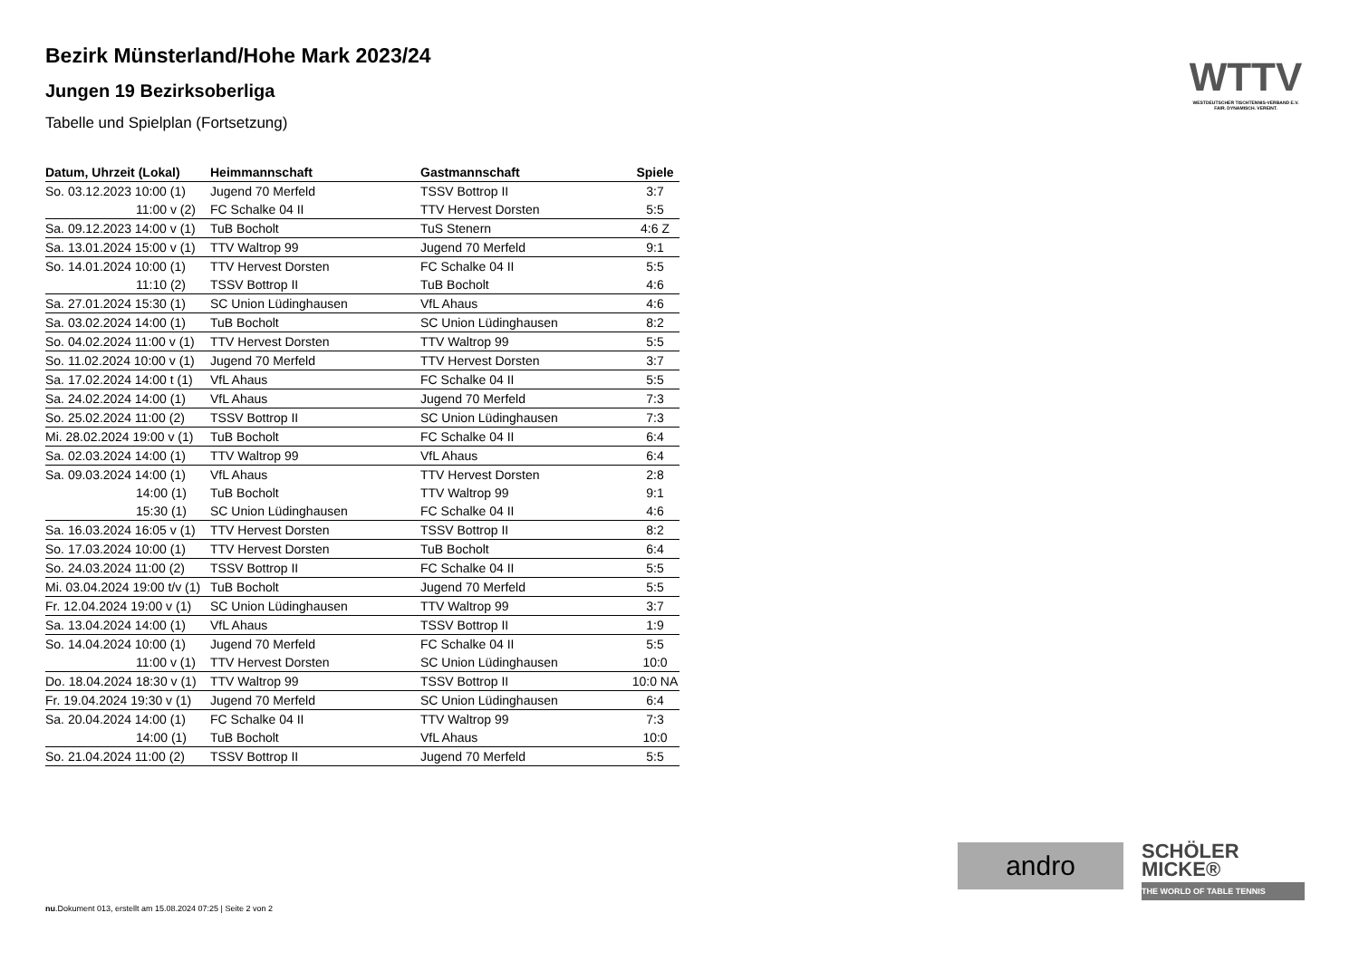Bezirk Münsterland/Hohe Mark 2023/24
Jungen 19 Bezirksoberliga
Tabelle und Spielplan (Fortsetzung)
| Datum, Uhrzeit (Lokal) | Heimmannschaft | Gastmannschaft | Spiele |
| --- | --- | --- | --- |
| So. 03.12.2023 10:00 (1) | Jugend 70 Merfeld | TSSV Bottrop II | 3:7 |
| 11:00 v (2) | FC Schalke 04 II | TTV Hervest Dorsten | 5:5 |
| Sa. 09.12.2023 14:00 v (1) | TuB Bocholt | TuS Stenern | 4:6 Z |
| Sa. 13.01.2024 15:00 v (1) | TTV Waltrop 99 | Jugend 70 Merfeld | 9:1 |
| So. 14.01.2024 10:00 (1) | TTV Hervest Dorsten | FC Schalke 04 II | 5:5 |
| 11:10 (2) | TSSV Bottrop II | TuB Bocholt | 4:6 |
| Sa. 27.01.2024 15:30 (1) | SC Union Lüdinghausen | VfL Ahaus | 4:6 |
| Sa. 03.02.2024 14:00 (1) | TuB Bocholt | SC Union Lüdinghausen | 8:2 |
| So. 04.02.2024 11:00 v (1) | TTV Hervest Dorsten | TTV Waltrop 99 | 5:5 |
| So. 11.02.2024 10:00 v (1) | Jugend 70 Merfeld | TTV Hervest Dorsten | 3:7 |
| Sa. 17.02.2024 14:00 t (1) | VfL Ahaus | FC Schalke 04 II | 5:5 |
| Sa. 24.02.2024 14:00 (1) | VfL Ahaus | Jugend 70 Merfeld | 7:3 |
| So. 25.02.2024 11:00 (2) | TSSV Bottrop II | SC Union Lüdinghausen | 7:3 |
| Mi. 28.02.2024 19:00 v (1) | TuB Bocholt | FC Schalke 04 II | 6:4 |
| Sa. 02.03.2024 14:00 (1) | TTV Waltrop 99 | VfL Ahaus | 6:4 |
| Sa. 09.03.2024 14:00 (1) | VfL Ahaus | TTV Hervest Dorsten | 2:8 |
| 14:00 (1) | TuB Bocholt | TTV Waltrop 99 | 9:1 |
| 15:30 (1) | SC Union Lüdinghausen | FC Schalke 04 II | 4:6 |
| Sa. 16.03.2024 16:05 v (1) | TTV Hervest Dorsten | TSSV Bottrop II | 8:2 |
| So. 17.03.2024 10:00 (1) | TTV Hervest Dorsten | TuB Bocholt | 6:4 |
| So. 24.03.2024 11:00 (2) | TSSV Bottrop II | FC Schalke 04 II | 5:5 |
| Mi. 03.04.2024 19:00 t/v (1) | TuB Bocholt | Jugend 70 Merfeld | 5:5 |
| Fr. 12.04.2024 19:00 v (1) | SC Union Lüdinghausen | TTV Waltrop 99 | 3:7 |
| Sa. 13.04.2024 14:00 (1) | VfL Ahaus | TSSV Bottrop II | 1:9 |
| So. 14.04.2024 10:00 (1) | Jugend 70 Merfeld | FC Schalke 04 II | 5:5 |
| 11:00 v (1) | TTV Hervest Dorsten | SC Union Lüdinghausen | 10:0 |
| Do. 18.04.2024 18:30 v (1) | TTV Waltrop 99 | TSSV Bottrop II | 10:0 NA |
| Fr. 19.04.2024 19:30 v (1) | Jugend 70 Merfeld | SC Union Lüdinghausen | 6:4 |
| Sa. 20.04.2024 14:00 (1) | FC Schalke 04 II | TTV Waltrop 99 | 7:3 |
| 14:00 (1) | TuB Bocholt | VfL Ahaus | 10:0 |
| So. 21.04.2024 11:00 (2) | TSSV Bottrop II | Jugend 70 Merfeld | 5:5 |
WTTV
WESTDEUTSCHER TISCHTENNIS-VERBAND E.V.
FAIR. DYNAMISCH. VEREINT.
andro
SCHÖLER
MICKE®
THE WORLD OF TABLE TENNIS
nu.Dokument 013, erstellt am 15.08.2024 07:25 | Seite 2 von 2